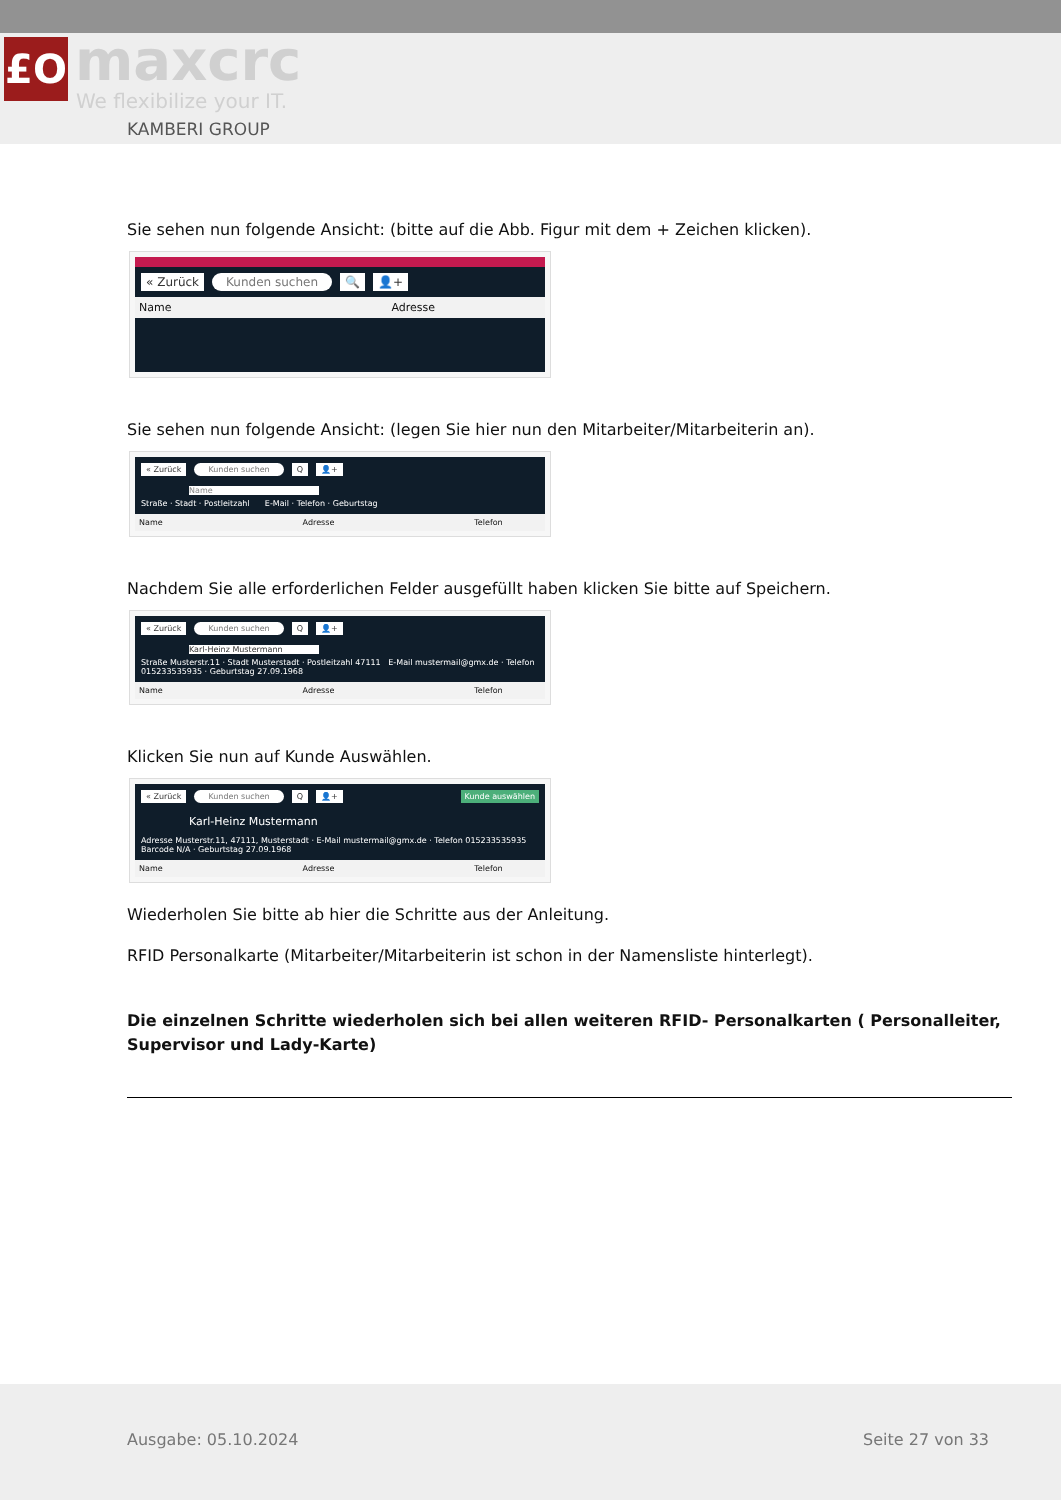£O maxcrc
We flexibilize your IT.
KAMBERI GROUP
Sie sehen nun folgende Ansicht: (bitte auf die Abb. Figur mit dem + Zeichen klicken).
« Zurück Kunden suchen 🔍 👤+
Name Adresse
Sie sehen nun folgende Ansicht: (legen Sie hier nun den Mitarbeiter/Mitarbeiterin an).
« Zurück Kunden suchen Q 👤+
Name
Straße · Stadt · Postleitzahl E-Mail · Telefon · Geburtstag
Name Adresse Telefon
Nachdem Sie alle erforderlichen Felder ausgefüllt haben klicken Sie bitte auf Speichern.
« Zurück Kunden suchen Q 👤+
Karl-Heinz Mustermann
Straße Musterstr.11 · Stadt Musterstadt · Postleitzahl 47111 E-Mail mustermail@gmx.de · Telefon 015233535935 · Geburtstag 27.09.1968
Name Adresse Telefon
Klicken Sie nun auf Kunde Auswählen.
« Zurück Kunden suchen Q 👤+ Kunde auswählen
Karl-Heinz Mustermann
Adresse Musterstr.11, 47111, Musterstadt · E-Mail mustermail@gmx.de · Telefon 015233535935 Barcode N/A · Geburtstag 27.09.1968
Name Adresse Telefon
Wiederholen Sie bitte ab hier die Schritte aus der Anleitung.
RFID Personalkarte (Mitarbeiter/Mitarbeiterin ist schon in der Namensliste hinterlegt).
Die einzelnen Schritte wiederholen sich bei allen weiteren RFID- Personalkarten ( Personalleiter, Supervisor und Lady-Karte)
Ausgabe: 05.10.2024 Seite 27 von 33